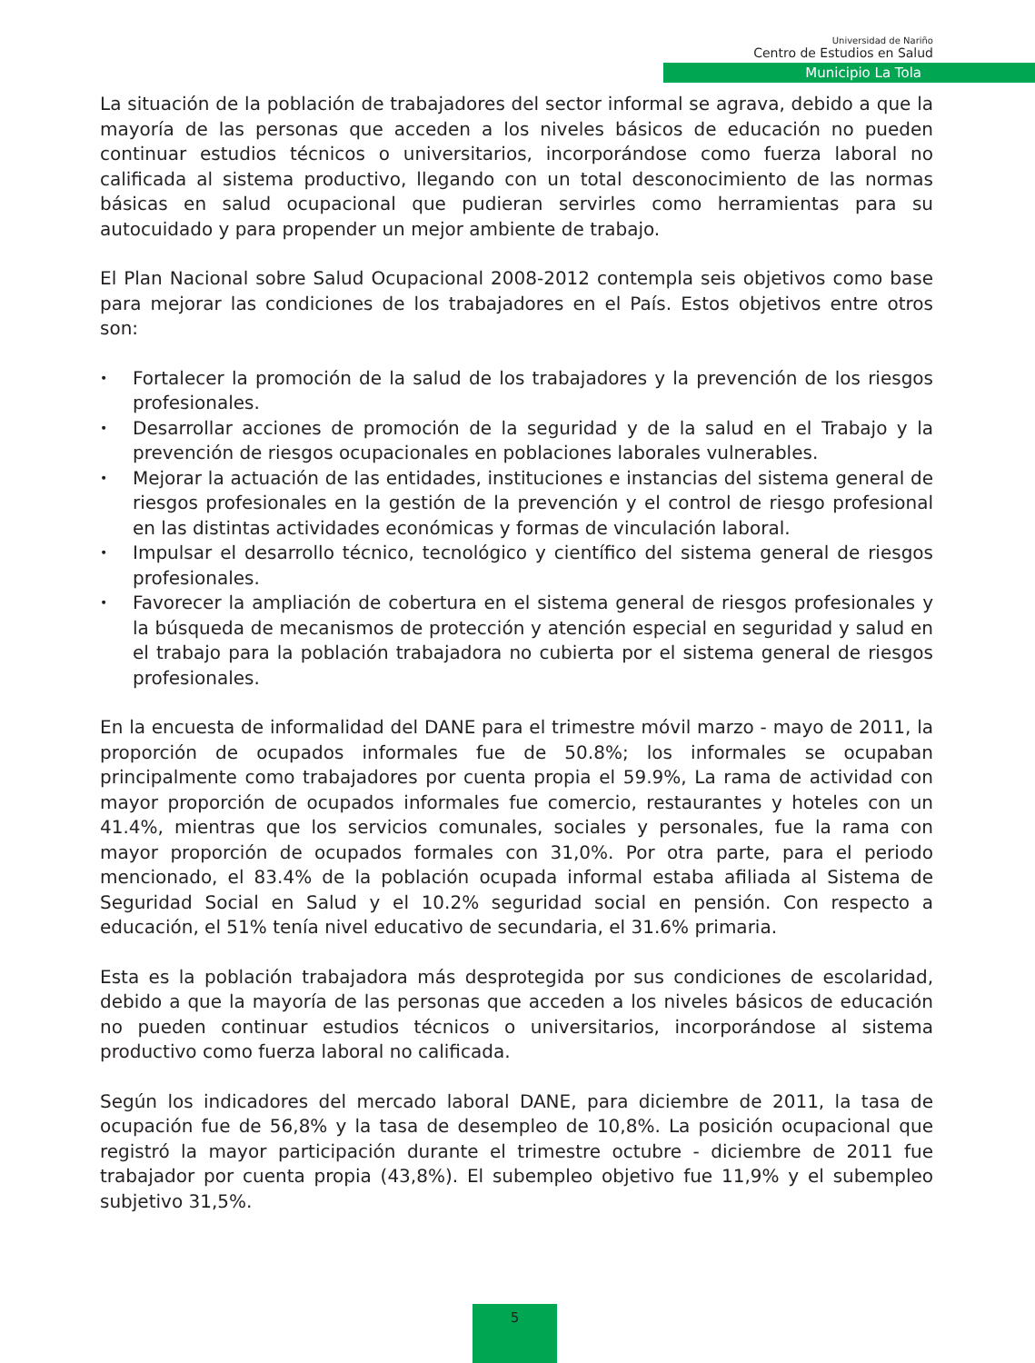Universidad de Nariño
Centro de Estudios en Salud
Municipio La Tola
La situación de la población de trabajadores del sector informal se agrava, debido a que la mayoría de las personas que acceden a los niveles básicos de educación no pueden continuar estudios técnicos o universitarios, incorporándose como fuerza laboral no calificada al sistema productivo, llegando con un total desconocimiento de las normas básicas en salud ocupacional que pudieran servirles como herramientas para su autocuidado y para propender un mejor ambiente de trabajo.
El Plan Nacional sobre Salud Ocupacional 2008-2012 contempla seis objetivos como base para mejorar las condiciones de los trabajadores en el País. Estos objetivos entre otros son:
• Fortalecer la promoción de la salud de los trabajadores y la prevención de los riesgos profesionales.
• Desarrollar acciones de promoción de la seguridad y de la salud en el Trabajo y la prevención de riesgos ocupacionales en poblaciones laborales vulnerables.
• Mejorar la actuación de las entidades, instituciones e instancias del sistema general de riesgos profesionales en la gestión de la prevención y el control de riesgo profesional en las distintas actividades económicas y formas de vinculación laboral.
• Impulsar el desarrollo técnico, tecnológico y científico del sistema general de riesgos profesionales.
• Favorecer la ampliación de cobertura en el sistema general de riesgos profesionales y la búsqueda de mecanismos de protección y atención especial en seguridad y salud en el trabajo para la población trabajadora no cubierta por el sistema general de riesgos profesionales.
En la encuesta de informalidad del DANE para el trimestre móvil marzo - mayo de 2011, la proporción de ocupados informales fue de 50.8%; los informales se ocupaban principalmente como trabajadores por cuenta propia el 59.9%, La rama de actividad con mayor proporción de ocupados informales fue comercio, restaurantes y hoteles con un 41.4%, mientras que los servicios comunales, sociales y personales, fue la rama con mayor proporción de ocupados formales con 31,0%. Por otra parte, para el periodo mencionado, el 83.4% de la población ocupada informal estaba afiliada al Sistema de Seguridad Social en Salud y el 10.2% seguridad social en pensión. Con respecto a educación, el 51% tenía nivel educativo de secundaria, el 31.6% primaria.
Esta es la población trabajadora más desprotegida por sus condiciones de escolaridad, debido a que la mayoría de las personas que acceden a los niveles básicos de educación no pueden continuar estudios técnicos o universitarios, incorporándose al sistema productivo como fuerza laboral no calificada.
Según los indicadores del mercado laboral DANE, para diciembre de 2011, la tasa de ocupación fue de 56,8% y la tasa de desempleo de 10,8%. La posición ocupacional que registró la mayor participación durante el trimestre octubre - diciembre de 2011 fue trabajador por cuenta propia (43,8%). El subempleo objetivo fue 11,9% y el subempleo subjetivo 31,5%.
5